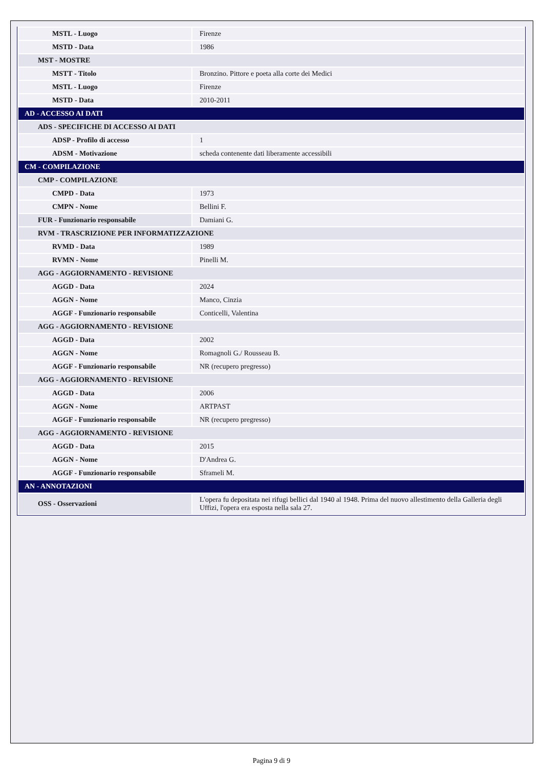| MSTL - Luogo | Firenze |
| MSTD - Data | 1986 |
| MST - MOSTRE | |
| MSTT - Titolo | Bronzino. Pittore e poeta alla corte dei Medici |
| MSTL - Luogo | Firenze |
| MSTD - Data | 2010-2011 |
| AD - ACCESSO AI DATI | |
| ADS - SPECIFICHE DI ACCESSO AI DATI | |
| ADSP - Profilo di accesso | 1 |
| ADSM - Motivazione | scheda contenente dati liberamente accessibili |
| CM - COMPILAZIONE | |
| CMP - COMPILAZIONE | |
| CMPD - Data | 1973 |
| CMPN - Nome | Bellini F. |
| FUR - Funzionario responsabile | Damiani G. |
| RVM - TRASCRIZIONE PER INFORMATIZZAZIONE | |
| RVMD - Data | 1989 |
| RVMN - Nome | Pinelli M. |
| AGG - AGGIORNAMENTO - REVISIONE | |
| AGGD - Data | 2024 |
| AGGN - Nome | Manco, Cinzia |
| AGGF - Funzionario responsabile | Conticelli, Valentina |
| AGG - AGGIORNAMENTO - REVISIONE | |
| AGGD - Data | 2002 |
| AGGN - Nome | Romagnoli G./ Rousseau B. |
| AGGF - Funzionario responsabile | NR (recupero pregresso) |
| AGG - AGGIORNAMENTO - REVISIONE | |
| AGGD - Data | 2006 |
| AGGN - Nome | ARTPAST |
| AGGF - Funzionario responsabile | NR (recupero pregresso) |
| AGG - AGGIORNAMENTO - REVISIONE | |
| AGGD - Data | 2015 |
| AGGN - Nome | D'Andrea G. |
| AGGF - Funzionario responsabile | Sframeli M. |
| AN - ANNOTAZIONI | |
| OSS - Osservazioni | L'opera fu depositata nei rifugi bellici dal 1940 al 1948. Prima del nuovo allestimento della Galleria degli Uffizi, l'opera era esposta nella sala 27. |
Pagina 9 di 9